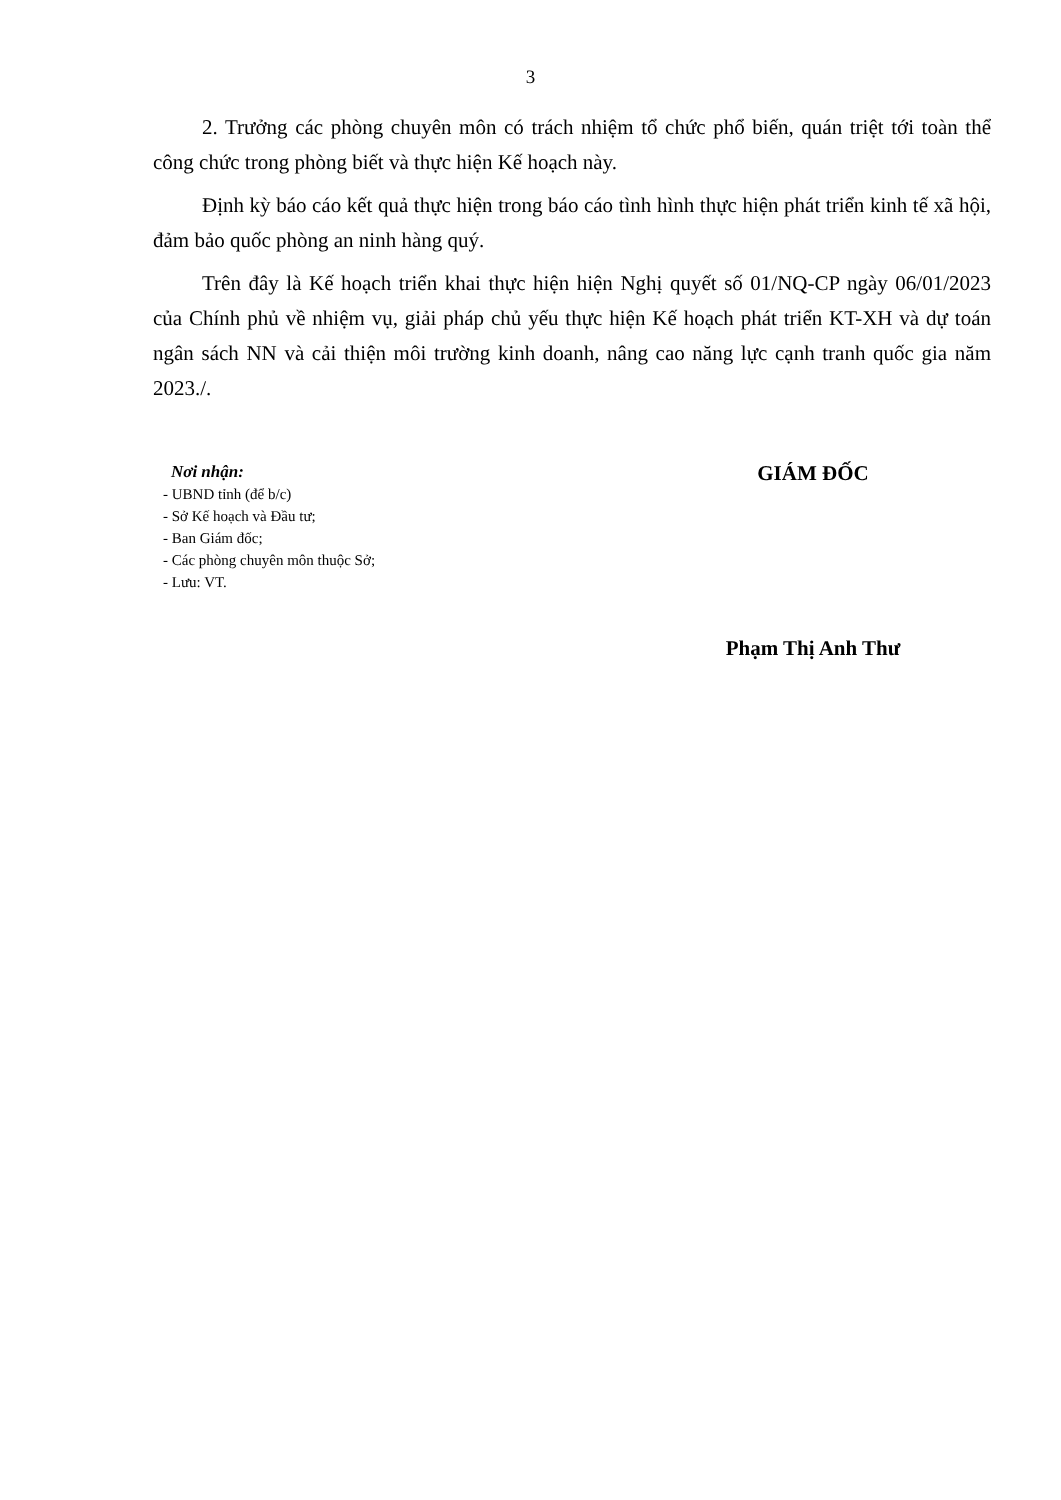3
2. Trưởng các phòng chuyên môn có trách nhiệm tổ chức phổ biến, quán triệt tới toàn thể công chức trong phòng biết và thực hiện Kế hoạch này.
Định kỳ báo cáo kết quả thực hiện trong báo cáo tình hình thực hiện phát triển kinh tế xã hội, đảm bảo quốc phòng an ninh hàng quý.
Trên đây là Kế hoạch triển khai thực hiện hiện Nghị quyết số 01/NQ-CP ngày 06/01/2023 của Chính phủ về nhiệm vụ, giải pháp chủ yếu thực hiện Kế hoạch phát triển KT-XH và dự toán ngân sách NN và cải thiện môi trường kinh doanh, nâng cao năng lực cạnh tranh quốc gia năm 2023./.
Nơi nhận:
- UBND tỉnh (để b/c)
- Sở Kế hoạch và Đầu tư;
- Ban Giám đốc;
- Các phòng chuyên môn thuộc Sở;
- Lưu: VT.
GIÁM ĐỐC
Phạm Thị Anh Thư